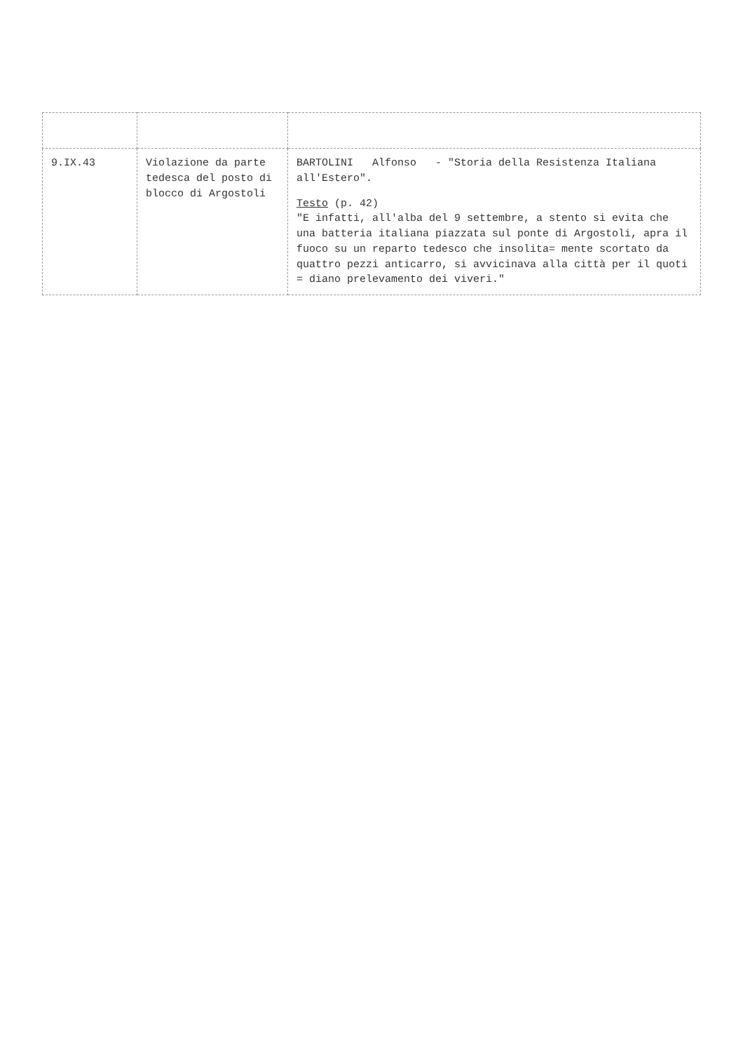| 9.IX.43 | Violazione da parte tedesca del posto di blocco di Argostoli | BARTOLINI Alfonso - "Storia della Resistenza Italiana all'Estero". Testo (p. 42) "E infatti, all'alba del 9 settembre, a stento si evita che una batteria italiana piazzata sul ponte di Argostoli, apra il fuoco su un reparto tedesco che insolita= mente scortato da quattro pezzi anticarro, si avvicinava alla città per il quoti = diano prelevamento dei viveri." |